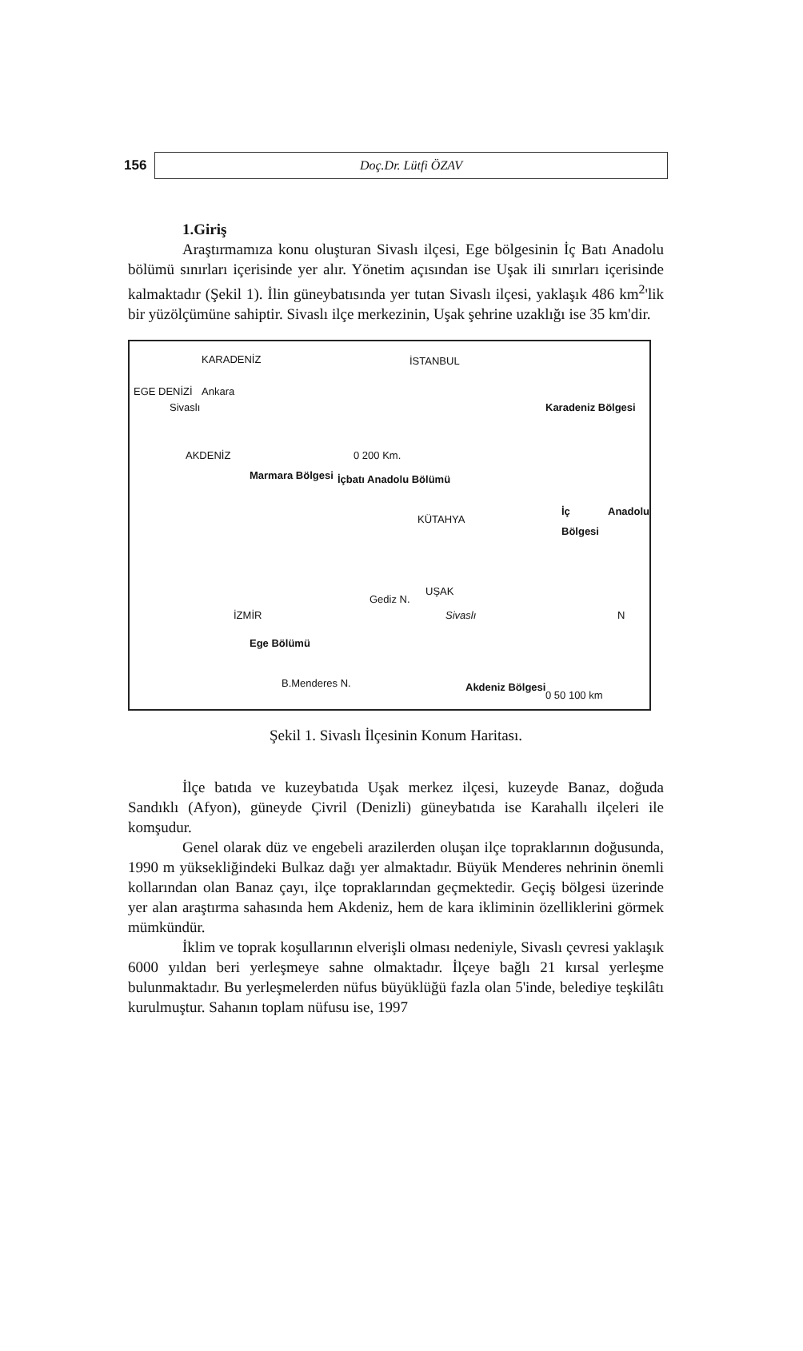156
Doç.Dr. Lütfi ÖZAV
1.Giriş
Araştırmamıza konu oluşturan Sivaslı ilçesi, Ege bölgesinin İç Batı Anadolu bölümü sınırları içerisinde yer alır. Yönetim açısından ise Uşak ili sınırları içerisinde kalmaktadır (Şekil 1). İlin güneybatısında yer tutan Sivaslı ilçesi, yaklaşık 486 km<sup>2</sup>'lik bir yüzölçümüne sahiptir. Sivaslı ilçe merkezinin, Uşak şehrine uzaklığı ise 35 km'dir.
KARADENİZ
Ankara
Sivaslı
AKDENİZ
EGE DENİZİ
0 200 Km.
İSTANBUL
Karadeniz Bölgesi
Marmara Bölgesi İçbatı Anadolu Bölümü
KÜTAHYA
İç Anadolu Bölgesi
Gediz N.
UŞAK
Sivaslı İZMİR
Ege Bölümü
B.Menderes N. Akdeniz Bölgesi
N
0 50 100 km
Şekil 1. Sivaslı İlçesinin Konum Haritası.
İlçe batıda ve kuzeybatıda Uşak merkez ilçesi, kuzeyde Banaz, doğuda Sandıklı (Afyon), güneyde Çivril (Denizli) güneybatıda ise Karahallı ilçeleri ile komşudur.
Genel olarak düz ve engebeli arazilerden oluşan ilçe topraklarının doğusunda, 1990 m yüksekliğindeki Bulkaz dağı yer almaktadır. Büyük Menderes nehrinin önemli kollarından olan Banaz çayı, ilçe topraklarından geçmektedir. Geçiş bölgesi üzerinde yer alan araştırma sahasında hem Akdeniz, hem de kara ikliminin özelliklerini görmek mümkündür.
İklim ve toprak koşullarının elverişli olması nedeniyle, Sivaslı çevresi yaklaşık 6000 yıldan beri yerleşmeye sahne olmaktadır. İlçeye bağlı 21 kırsal yerleşme bulunmaktadır. Bu yerleşmelerden nüfus büyüklüğü fazla olan 5'inde, belediye teşkilâtı kurulmuştur. Sahanın toplam nüfusu ise, 1997